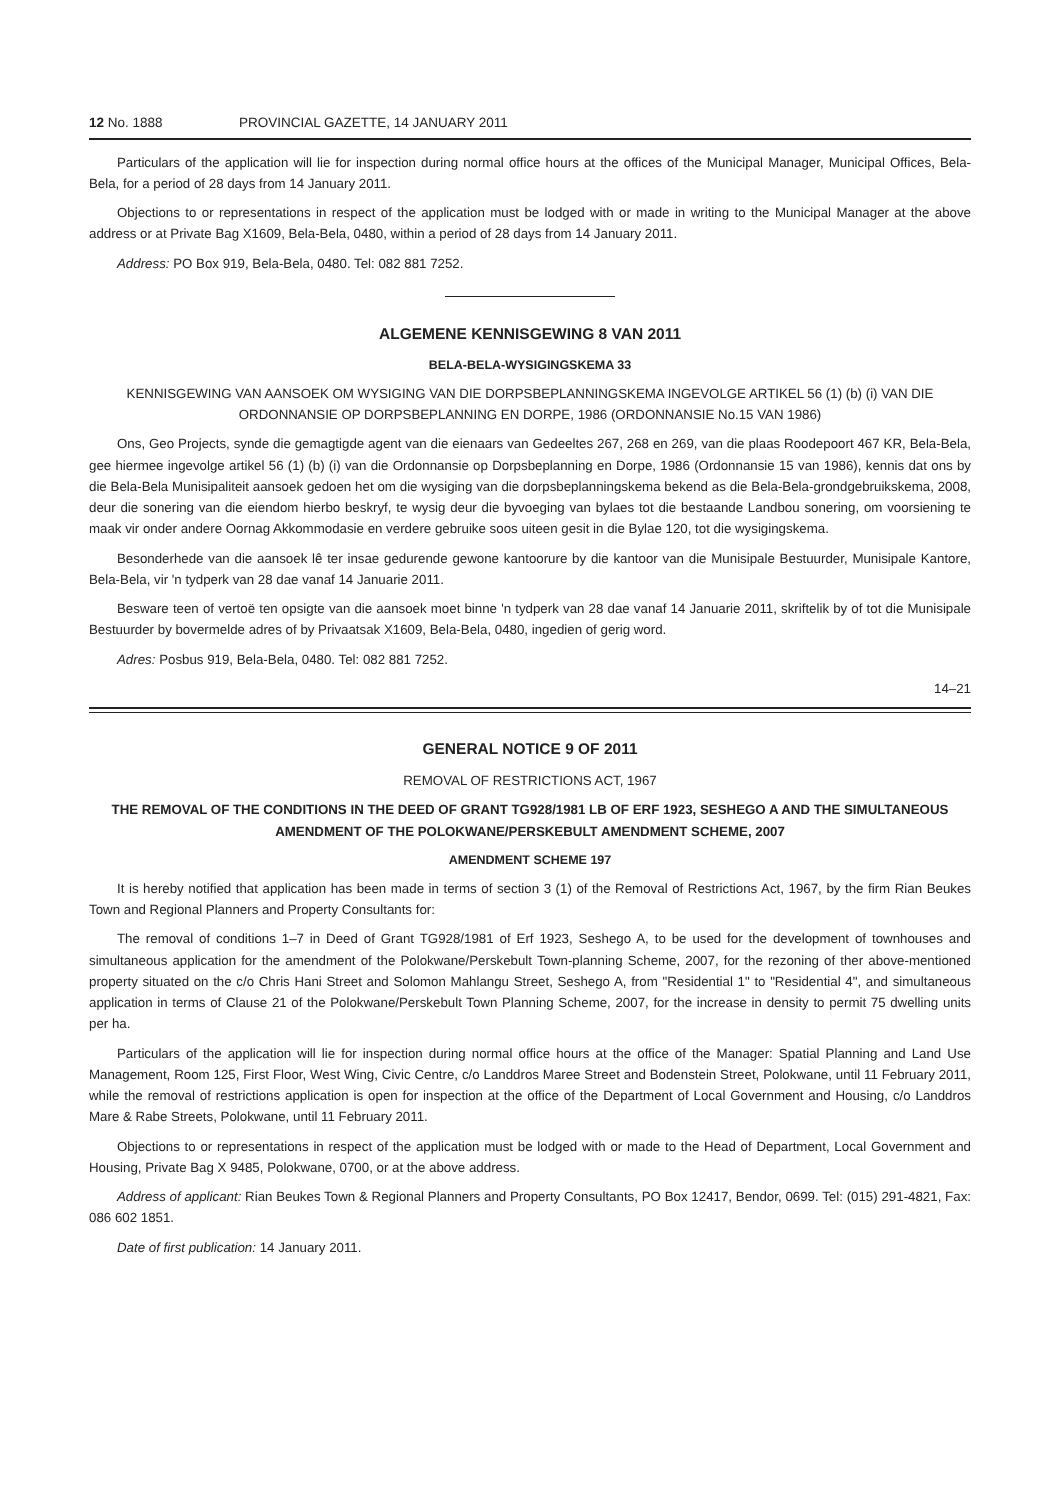12 No. 1888 PROVINCIAL GAZETTE, 14 JANUARY 2011
Particulars of the application will lie for inspection during normal office hours at the offices of the Municipal Manager, Municipal Offices, Bela-Bela, for a period of 28 days from 14 January 2011.
Objections to or representations in respect of the application must be lodged with or made in writing to the Municipal Manager at the above address or at Private Bag X1609, Bela-Bela, 0480, within a period of 28 days from 14 January 2011.
Address: PO Box 919, Bela-Bela, 0480. Tel: 082 881 7252.
ALGEMENE KENNISGEWING 8 VAN 2011
BELA-BELA-WYSIGINGSKEMA 33
KENNISGEWING VAN AANSOEK OM WYSIGING VAN DIE DORPSBEPLANNINGSKEMA INGEVOLGE ARTIKEL 56 (1) (b) (i) VAN DIE ORDONNANSIE OP DORPSBEPLANNING EN DORPE, 1986 (ORDONNANSIE No.15 VAN 1986)
Ons, Geo Projects, synde die gemagtigde agent van die eienaars van Gedeeltes 267, 268 en 269, van die plaas Roodepoort 467 KR, Bela-Bela, gee hiermee ingevolge artikel 56 (1) (b) (i) van die Ordonnansie op Dorpsbeplanning en Dorpe, 1986 (Ordonnansie 15 van 1986), kennis dat ons by die Bela-Bela Munisipaliteit aansoek gedoen het om die wysiging van die dorpsbeplanningskema bekend as die Bela-Bela-grondgebruikskema, 2008, deur die sonering van die eiendom hierbo beskryf, te wysig deur die byvoeging van bylaes tot die bestaande Landbou sonering, om voorsiening te maak vir onder andere Oornag Akkommodasie en verdere gebruike soos uiteen gesit in die Bylae 120, tot die wysigingskema.
Besonderhede van die aansoek lê ter insae gedurende gewone kantoorure by die kantoor van die Munisipale Bestuurder, Munisipale Kantore, Bela-Bela, vir 'n tydperk van 28 dae vanaf 14 Januarie 2011.
Besware teen of vertoë ten opsigte van die aansoek moet binne 'n tydperk van 28 dae vanaf 14 Januarie 2011, skriftelik by of tot die Munisipale Bestuurder by bovermelde adres of by Privaatsak X1609, Bela-Bela, 0480, ingedien of gerig word.
Adres: Posbus 919, Bela-Bela, 0480. Tel: 082 881 7252.
14–21
GENERAL NOTICE 9 OF 2011
REMOVAL OF RESTRICTIONS ACT, 1967
THE REMOVAL OF THE CONDITIONS IN THE DEED OF GRANT TG928/1981 LB OF ERF 1923, SESHEGO A AND THE SIMULTANEOUS AMENDMENT OF THE POLOKWANE/PERSKEBULT AMENDMENT SCHEME, 2007
AMENDMENT SCHEME 197
It is hereby notified that application has been made in terms of section 3 (1) of the Removal of Restrictions Act, 1967, by the firm Rian Beukes Town and Regional Planners and Property Consultants for:
The removal of conditions 1–7 in Deed of Grant TG928/1981 of Erf 1923, Seshego A, to be used for the development of townhouses and simultaneous application for the amendment of the Polokwane/Perskebult Town-planning Scheme, 2007, for the rezoning of ther above-mentioned property situated on the c/o Chris Hani Street and Solomon Mahlangu Street, Seshego A, from "Residential 1" to "Residential 4", and simultaneous application in terms of Clause 21 of the Polokwane/Perskebult Town Planning Scheme, 2007, for the increase in density to permit 75 dwelling units per ha.
Particulars of the application will lie for inspection during normal office hours at the office of the Manager: Spatial Planning and Land Use Management, Room 125, First Floor, West Wing, Civic Centre, c/o Landdros Maree Street and Bodenstein Street, Polokwane, until 11 February 2011, while the removal of restrictions application is open for inspection at the office of the Department of Local Government and Housing, c/o Landdros Mare & Rabe Streets, Polokwane, until 11 February 2011.
Objections to or representations in respect of the application must be lodged with or made to the Head of Department, Local Government and Housing, Private Bag X 9485, Polokwane, 0700, or at the above address.
Address of applicant: Rian Beukes Town & Regional Planners and Property Consultants, PO Box 12417, Bendor, 0699. Tel: (015) 291-4821, Fax: 086 602 1851.
Date of first publication: 14 January 2011.